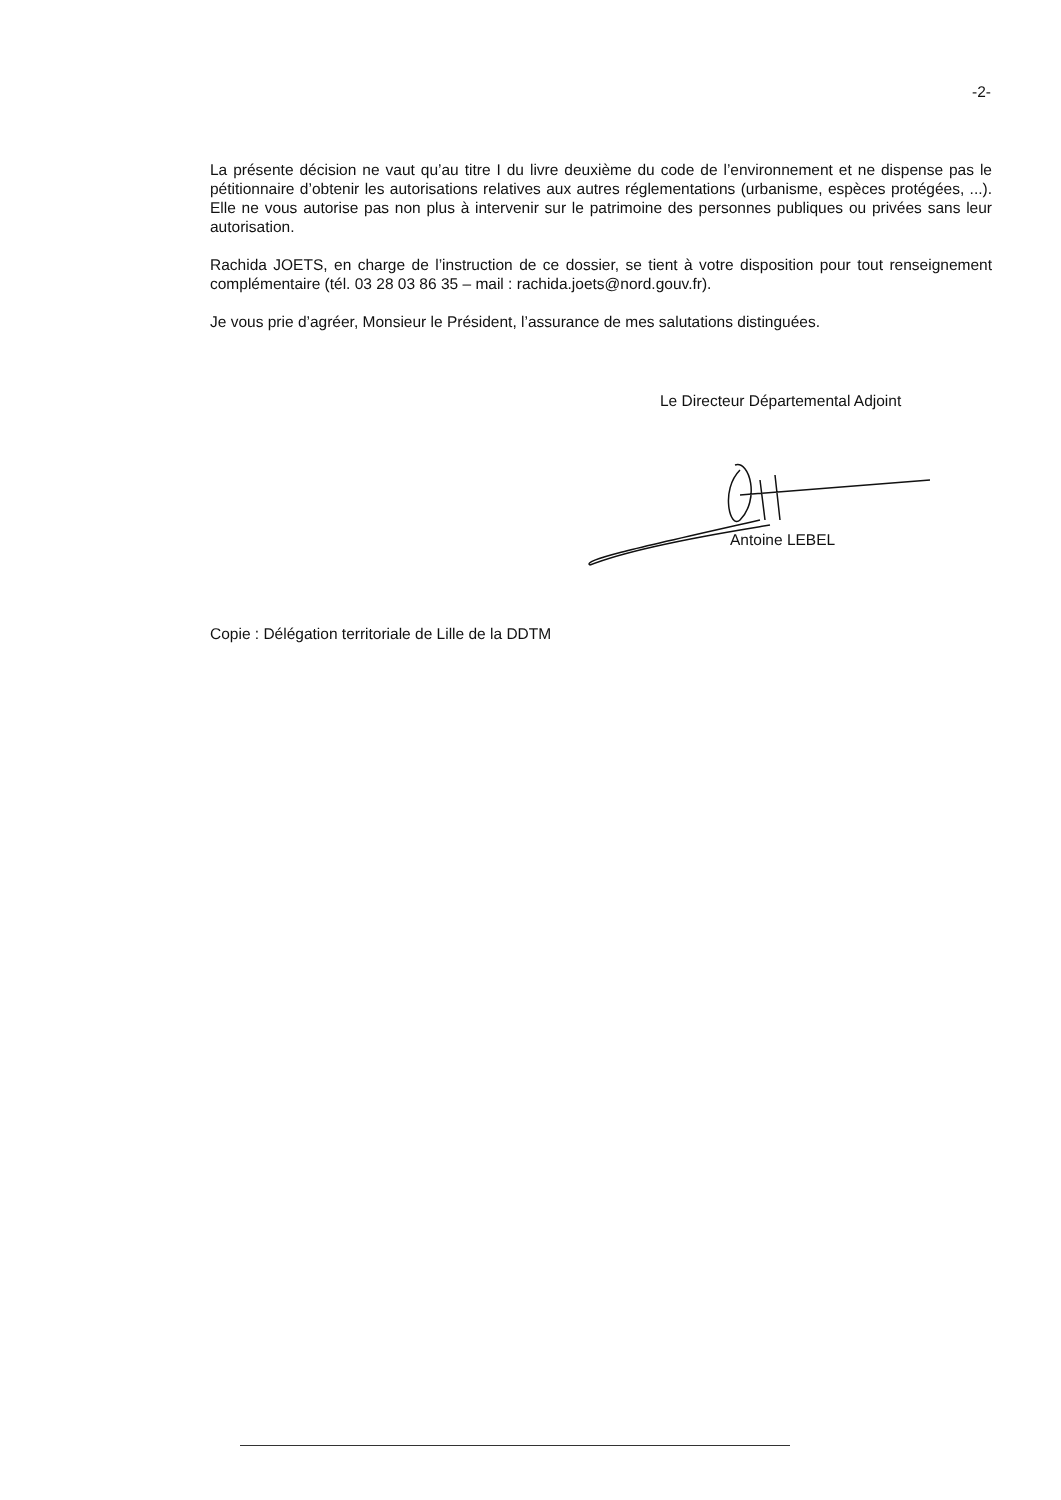-2-
La présente décision ne vaut qu’au titre I du livre deuxième du code de l’environnement et ne dispense pas le pétitionnaire d’obtenir les autorisations relatives aux autres réglementations (urbanisme, espèces protégées, ...). Elle ne vous autorise pas non plus à intervenir sur le patrimoine des personnes publiques ou privées sans leur autorisation.
Rachida JOETS, en charge de l’instruction de ce dossier, se tient à votre disposition pour tout renseignement complémentaire (tél. 03 28 03 86 35 – mail : rachida.joets@nord.gouv.fr).
Je vous prie d’agréer, Monsieur le Président, l’assurance de mes salutations distinguées.
Le Directeur Départemental Adjoint
Antoine LEBEL
Copie : Délégation territoriale de Lille de la DDTM